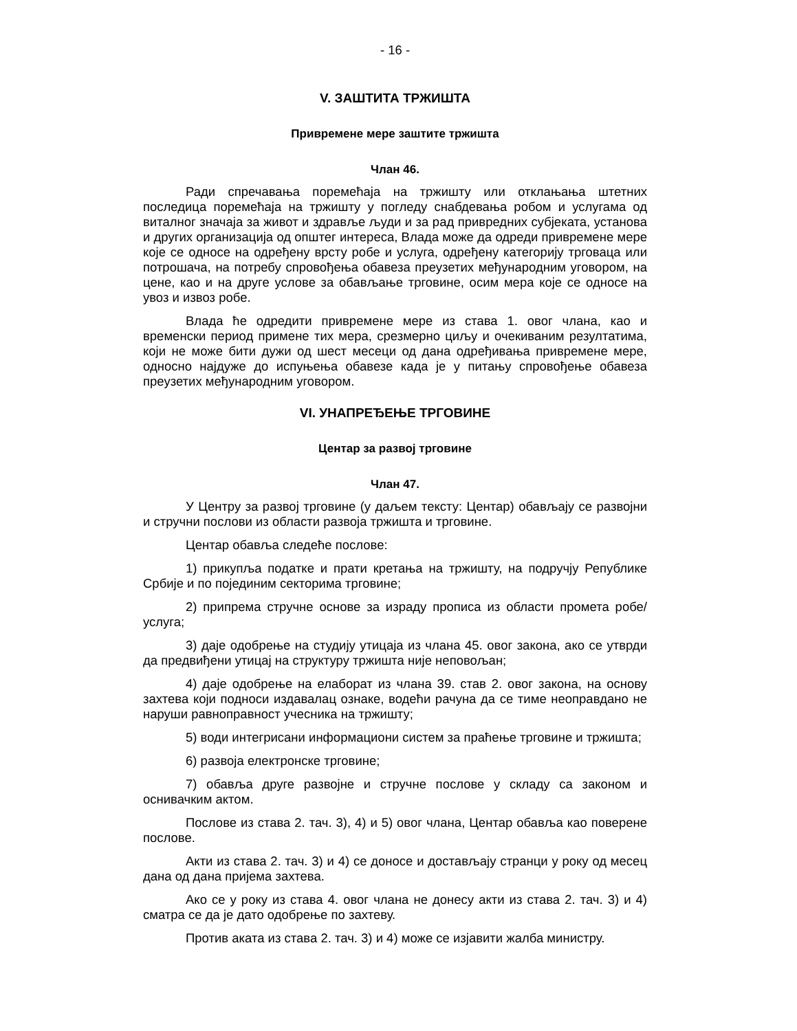- 16 -
V. ЗАШТИТА ТРЖИШТА
Привремене мере заштите тржишта
Члан 46.
Ради спречавања поремећаја на тржишту или отклањања штетних последица поремећаја на тржишту у погледу снабдевања робом и услугама од виталног значаја за живот и здравље људи и за рад привредних субјеката, установа и других организација од општег интереса, Влада може да одреди привремене мере које се односе на одређену врсту робе и услуга, одређену категорију трговаца или потрошача, на потребу спровођења обавеза преузетих међународним уговором, на цене, као и на друге услове за обављање трговине, осим мера које се односе на увоз и извоз робе.
Влада ће одредити привремене мере из става 1. овог члана, као и временски период примене тих мера, срезмерно циљу и очекиваним резултатима, који не може бити дужи од шест месеци од дана одређивања привремене мере, односно најдуже до испуњења обавезе када је у питању спровођење обавеза преузетих међународним уговором.
VI. УНАПРЕЂЕЊЕ ТРГОВИНЕ
Центар за развој трговине
Члан 47.
У Центру за развој трговине (у даљем тексту: Центар) обављају се развојни и стручни послови из области развоја тржишта и трговине.
Центар обавља следеће послове:
1) прикупља податке и прати кретања на тржишту, на подручју Републике Србије и по појединим секторима трговине;
2) припрема стручне основе за израду прописа из области промета робе/услуга;
3) даје одобрење на студију утицаја из члана 45. овог закона, ако се утврди да предвиђени утицај на структуру тржишта није неповољан;
4) даје одобрење на елаборат из члана 39. став 2. овог закона, на основу захтева који подноси издавалац ознаке, водећи рачуна да се тиме неоправдано не наруши равноправност учесника на тржишту;
5) води интегрисани информациони систем за праћење трговине и тржишта;
6) развоја електронске трговине;
7) обавља друге развојне и стручне послове у складу са законом и оснивачким актом.
Послове из става 2. тач. 3), 4) и 5) овог члана, Центар обавља као поверене послове.
Акти из става 2. тач. 3) и 4) се доносе и достављају странци у року од месец дана од дана пријема захтева.
Ако се у року из става 4. овог члана не донесу акти из става 2. тач. 3) и 4) сматра се да је дато одобрење по захтеву.
Против аката из става 2. тач. 3) и 4) може се изјавити жалба министру.